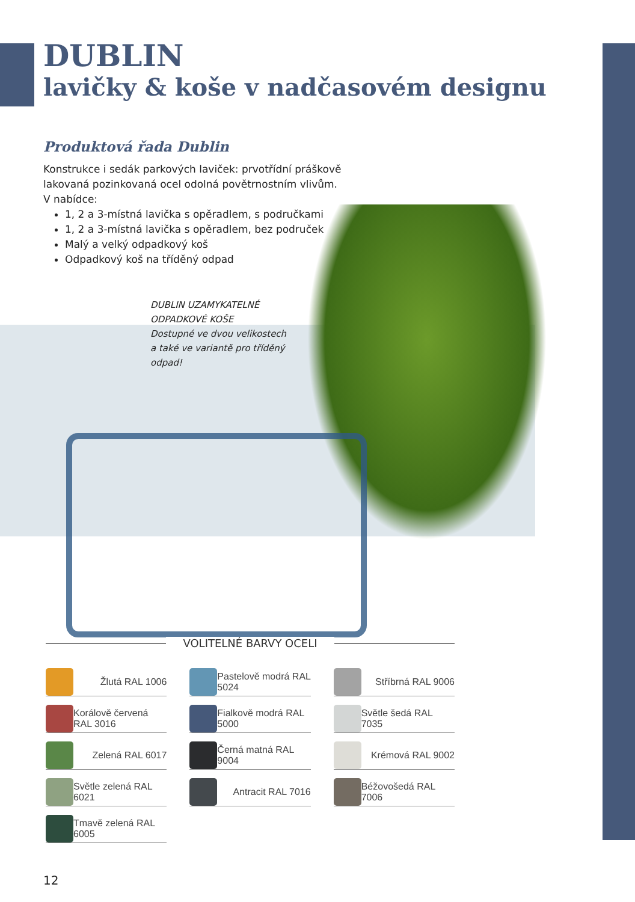DUBLIN
lavičky & koše v nadčasovém designu
Produktová řada Dublin
Konstrukce i sedák parkových laviček: prvotřídní práškově
lakovaná pozinkovaná ocel odolná povětrnostním vlivům.
V nabídce:
1, 2 a 3-místná lavička s opěradlem, s područkami
1, 2 a 3-místná lavička s opěradlem, bez područek
Malý a velký odpadkový koš
Odpadkový koš na tříděný odpad
DUBLIN UZAMYKATELNÉ
ODPADKOVÉ KOŠE
Dostupné ve dvou velikostech
a také ve variantě pro tříděný
odpad!
VOLITELNÉ BARVY OCELI
Žlutá RAL 1006
Pastelově modrá RAL 5024
Stříbrná RAL 9006
Korálově červená RAL 3016
Fialkově modrá RAL 5000
Světle šedá RAL 7035
Zelená RAL 6017
Černá matná RAL 9004
Krémová RAL 9002
Světle zelená RAL 6021
Antracit RAL 7016
Béžovošedá RAL 7006
Tmavě zelená RAL 6005
12